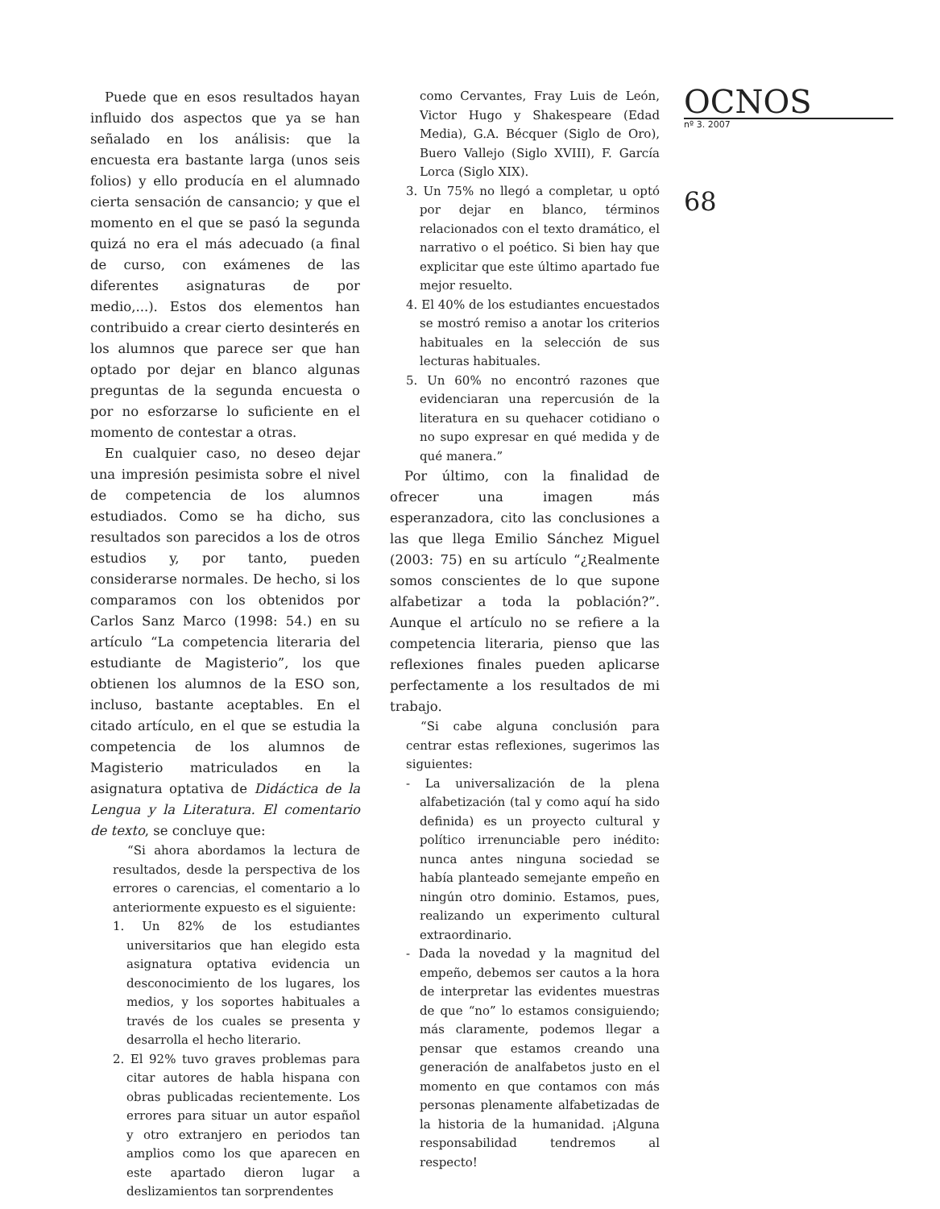Puede que en esos resultados hayan influido dos aspectos que ya se han señalado en los análisis: que la encuesta era bastante larga (unos seis folios) y ello producía en el alumnado cierta sensación de cansancio; y que el momento en el que se pasó la segunda quizá no era el más adecuado (a final de curso, con exámenes de las diferentes asignaturas de por medio,...). Estos dos elementos han contribuido a crear cierto desinterés en los alumnos que parece ser que han optado por dejar en blanco algunas preguntas de la segunda encuesta o por no esforzarse lo suficiente en el momento de contestar a otras.
En cualquier caso, no deseo dejar una impresión pesimista sobre el nivel de competencia de los alumnos estudiados. Como se ha dicho, sus resultados son parecidos a los de otros estudios y, por tanto, pueden considerarse normales. De hecho, si los comparamos con los obtenidos por Carlos Sanz Marco (1998: 54.) en su artículo “La competencia literaria del estudiante de Magisterio”, los que obtienen los alumnos de la ESO son, incluso, bastante aceptables. En el citado artículo, en el que se estudia la competencia de los alumnos de Magisterio matriculados en la asignatura optativa de Didáctica de la Lengua y la Literatura. El comentario de texto, se concluye que:
“Si ahora abordamos la lectura de resultados, desde la perspectiva de los errores o carencias, el comentario a lo anteriormente expuesto es el siguiente:
1. Un 82% de los estudiantes universitarios que han elegido esta asignatura optativa evidencia un desconocimiento de los lugares, los medios, y los soportes habituales a través de los cuales se presenta y desarrolla el hecho literario.
2. El 92% tuvo graves problemas para citar autores de habla hispana con obras publicadas recientemente. Los errores para situar un autor español y otro extranjero en periodos tan amplios como los que aparecen en este apartado dieron lugar a deslizamientos tan sorprendentes
como Cervantes, Fray Luis de León, Victor Hugo y Shakespeare (Edad Media), G.A. Bécquer (Siglo de Oro), Buero Vallejo (Siglo XVIII), F. García Lorca (Siglo XIX).
3. Un 75% no llegó a completar, u optó por dejar en blanco, términos relacionados con el texto dramático, el narrativo o el poético. Si bien hay que explicitar que este último apartado fue mejor resuelto.
4. El 40% de los estudiantes encuestados se mostró remiso a anotar los criterios habituales en la selección de sus lecturas habituales.
5. Un 60% no encontró razones que evidenciaran una repercusión de la literatura en su quehacer cotidiano o no supo expresar en qué medida y de qué manera.”
Por último, con la finalidad de ofrecer una imagen más esperanzadora, cito las conclusiones a las que llega Emilio Sánchez Miguel (2003: 75) en su artículo “¿Realmente somos conscientes de lo que supone alfabetizar a toda la población?”. Aunque el artículo no se refiere a la competencia literaria, pienso que las reflexiones finales pueden aplicarse perfectamente a los resultados de mi trabajo.
“Si cabe alguna conclusión para centrar estas reflexiones, sugerimos las siguientes:
- La universalización de la plena alfabetización (tal y como aquí ha sido definida) es un proyecto cultural y político irrenunciable pero inédito: nunca antes ninguna sociedad se había planteado semejante empeño en ningún otro dominio. Estamos, pues, realizando un experimento cultural extraordinario.
- Dada la novedad y la magnitud del empeño, debemos ser cautos a la hora de interpretar las evidentes muestras de que “no” lo estamos consiguiendo; más claramente, podemos llegar a pensar que estamos creando una generación de analfabetos justo en el momento en que contamos con más personas plenamente alfabetizadas de la historia de la humanidad. ¡Alguna responsabilidad tendremos al respecto!
OCNOS
nº 3. 2007
68